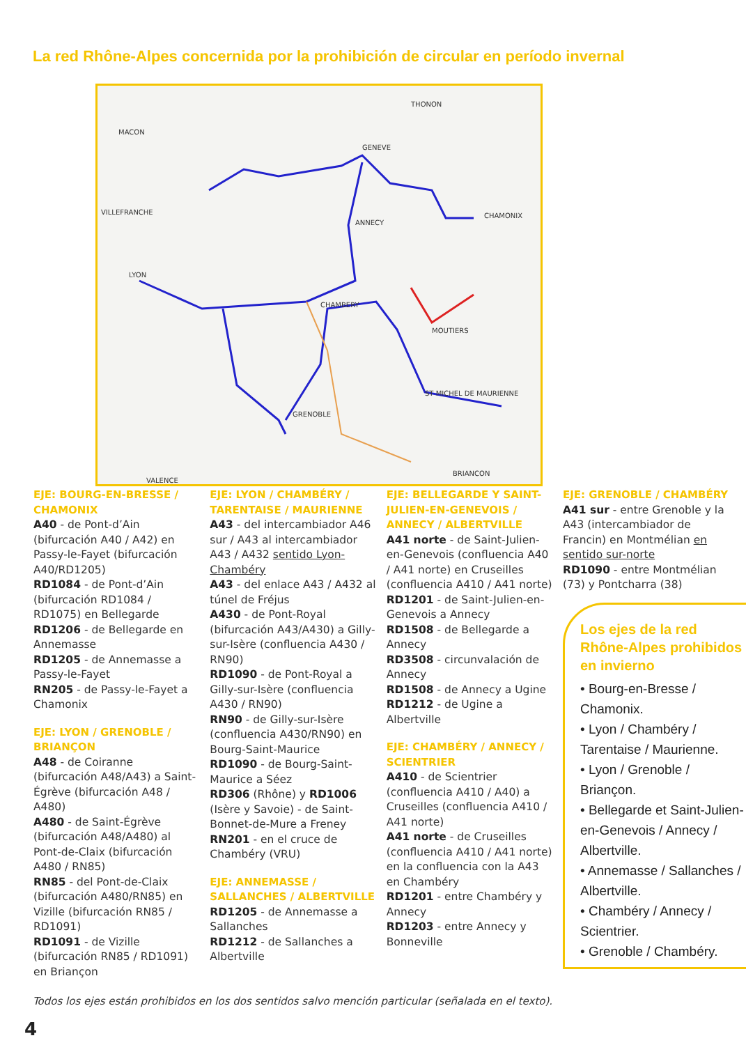La red Rhône-Alpes concernida por la prohibición de circular en período invernal
THONON
MACON
VILLEFRANCHE
LYON
GENEVE
ANNECY
CHAMONIX
CHAMBERY
MOUTIERS
GRENOBLE
VALENCE
BRIANCON
ST MICHEL DE MAURIENNE
EJE: BOURG-EN-BRESSE / CHAMONIX
A40 - de Pont-d’Ain (bifurcación A40 / A42) en Passy-le-Fayet (bifurcación A40/RD1205)
RD1084 - de Pont-d’Ain (bifurcación RD1084 / RD1075) en Bellegarde
RD1206 - de Bellegarde en Annemasse
RD1205 - de Annemasse a Passy-le-Fayet
RN205 - de Passy-le-Fayet a Chamonix
EJE: LYON / GRENOBLE / BRIANÇON
A48 - de Coiranne (bifurcación A48/A43) a Saint-Égrève (bifurcación A48 / A480)
A480 - de Saint-Égrève (bifurcación A48/A480) al Pont-de-Claix (bifurcación A480 / RN85)
RN85 - del Pont-de-Claix (bifurcación A480/RN85) en Vizille (bifurcación RN85 / RD1091)
RD1091 - de Vizille (bifurcación RN85 / RD1091) en Briançon
EJE: LYON / CHAMBÉRY / TARENTAISE / MAURIENNE
A43 - del intercambiador A46 sur / A43 al intercambiador A43 / A432 sentido Lyon-Chambéry
A43 - del enlace A43 / A432 al túnel de Fréjus
A430 - de Pont-Royal (bifurcación A43/A430) a Gilly-sur-Isère (confluencia A430 / RN90)
RD1090 - de Pont-Royal a Gilly-sur-Isère (confluencia A430 / RN90)
RN90 - de Gilly-sur-Isère (confluencia A430/RN90) en Bourg-Saint-Maurice
RD1090 - de Bourg-Saint-Maurice a Séez
RD306 (Rhône) y RD1006 (Isère y Savoie) - de Saint-Bonnet-de-Mure a Freney
RN201 - en el cruce de Chambéry (VRU)
EJE: ANNEMASSE / SALLANCHES / ALBERTVILLE
RD1205 - de Annemasse a Sallanches
RD1212 - de Sallanches a Albertville
EJE: BELLEGARDE Y SAINT-JULIEN-EN-GENEVOIS / ANNECY / ALBERTVILLE
A41 norte - de Saint-Julien-en-Genevois (confluencia A40 / A41 norte) en Cruseilles (confluencia A410 / A41 norte)
RD1201 - de Saint-Julien-en-Genevois a Annecy
RD1508 - de Bellegarde a Annecy
RD3508 - circunvalación de Annecy
RD1508 - de Annecy a Ugine
RD1212 - de Ugine a Albertville
EJE: CHAMBÉRY / ANNECY / SCIENTRIER
A410 - de Scientrier (confluencia A410 / A40) a Cruseilles (confluencia A410 / A41 norte)
A41 norte - de Cruseilles (confluencia A410 / A41 norte) en la confluencia con la A43 en Chambéry
RD1201 - entre Chambéry y Annecy
RD1203 - entre Annecy y Bonneville
EJE: GRENOBLE / CHAMBÉRY
A41 sur - entre Grenoble y la A43 (intercambiador de Francin) en Montmélian en sentido sur-norte
RD1090 - entre Montmélian (73) y Pontcharra (38)
Los ejes de la red Rhône-Alpes prohibidos en invierno
• Bourg-en-Bresse / Chamonix.
• Lyon / Chambéry / Tarentaise / Maurienne.
• Lyon / Grenoble / Briançon.
• Bellegarde et Saint-Julien-en-Genevois / Annecy / Albertville.
• Annemasse / Sallanches / Albertville.
• Chambéry / Annecy / Scientrier.
• Grenoble / Chambéry.
Todos los ejes están prohibidos en los dos sentidos salvo mención particular (señalada en el texto).
4